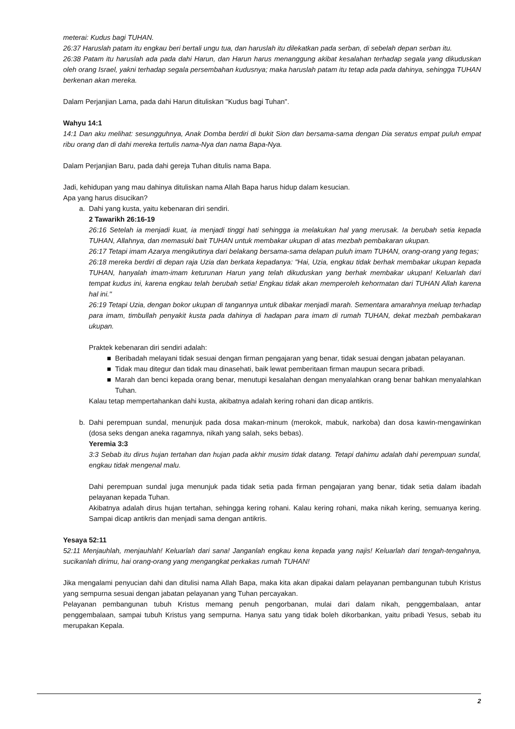meterai: Kudus bagi TUHAN.
26:37 Haruslah patam itu engkau beri bertali ungu tua, dan haruslah itu dilekatkan pada serban, di sebelah depan serban itu.
26:38 Patam itu haruslah ada pada dahi Harun, dan Harun harus menanggung akibat kesalahan terhadap segala yang dikuduskan oleh orang Israel, yakni terhadap segala persembahan kudusnya; maka haruslah patam itu tetap ada pada dahinya, sehingga TUHAN berkenan akan mereka.
Dalam Perjanjian Lama, pada dahi Harun dituliskan "Kudus bagi Tuhan".
Wahyu 14:1
14:1 Dan aku melihat: sesungguhnya, Anak Domba berdiri di bukit Sion dan bersama-sama dengan Dia seratus empat puluh empat ribu orang dan di dahi mereka tertulis nama-Nya dan nama Bapa-Nya.
Dalam Perjanjian Baru, pada dahi gereja Tuhan ditulis nama Bapa.
Jadi, kehidupan yang mau dahinya dituliskan nama Allah Bapa harus hidup dalam kesucian.
Apa yang harus disucikan?
a. Dahi yang kusta, yaitu kebenaran diri sendiri.
2 Tawarikh 26:16-19
26:16 Setelah ia menjadi kuat, ia menjadi tinggi hati sehingga ia melakukan hal yang merusak. Ia berubah setia kepada TUHAN, Allahnya, dan memasuki bait TUHAN untuk membakar ukupan di atas mezbah pembakaran ukupan.
26:17 Tetapi imam Azarya mengikutinya dari belakang bersama-sama delapan puluh imam TUHAN, orang-orang yang tegas;
26:18 mereka berdiri di depan raja Uzia dan berkata kepadanya: "Hai, Uzia, engkau tidak berhak membakar ukupan kepada TUHAN, hanyalah imam-imam keturunan Harun yang telah dikuduskan yang berhak membakar ukupan! Keluarlah dari tempat kudus ini, karena engkau telah berubah setia! Engkau tidak akan memperoleh kehormatan dari TUHAN Allah karena hal ini."
26:19 Tetapi Uzia, dengan bokor ukupan di tangannya untuk dibakar menjadi marah. Sementara amarahnya meluap terhadap para imam, timbullah penyakit kusta pada dahinya di hadapan para imam di rumah TUHAN, dekat mezbah pembakaran ukupan.
Praktek kebenaran diri sendiri adalah:
■ Beribadah melayani tidak sesuai dengan firman pengajaran yang benar, tidak sesuai dengan jabatan pelayanan.
■ Tidak mau ditegur dan tidak mau dinasehati, baik lewat pemberitaan firman maupun secara pribadi.
■ Marah dan benci kepada orang benar, menutupi kesalahan dengan menyalahkan orang benar bahkan menyalahkan Tuhan.
Kalau tetap mempertahankan dahi kusta, akibatnya adalah kering rohani dan dicap antikris.
b. Dahi perempuan sundal, menunjuk pada dosa makan-minum (merokok, mabuk, narkoba) dan dosa kawin-mengawinkan (dosa seks dengan aneka ragamnya, nikah yang salah, seks bebas).
Yeremia 3:3
3:3 Sebab itu dirus hujan tertahan dan hujan pada akhir musim tidak datang. Tetapi dahimu adalah dahi perempuan sundal, engkau tidak mengenal malu.
Dahi perempuan sundal juga menunjuk pada tidak setia pada firman pengajaran yang benar, tidak setia dalam ibadah pelayanan kepada Tuhan.
Akibatnya adalah dirus hujan tertahan, sehingga kering rohani. Kalau kering rohani, maka nikah kering, semuanya kering. Sampai dicap antikris dan menjadi sama dengan antikris.
Yesaya 52:11
52:11 Menjauhlah, menjauhlah! Keluarlah dari sana! Janganlah engkau kena kepada yang najis! Keluarlah dari tengah-tengahnya, sucikanlah dirimu, hai orang-orang yang mengangkat perkakas rumah TUHAN!
Jika mengalami penyucian dahi dan ditulisi nama Allah Bapa, maka kita akan dipakai dalam pelayanan pembangunan tubuh Kristus yang sempurna sesuai dengan jabatan pelayanan yang Tuhan percayakan.
Pelayanan pembangunan tubuh Kristus memang penuh pengorbanan, mulai dari dalam nikah, penggembalaan, antar penggembalaan, sampai tubuh Kristus yang sempurna. Hanya satu yang tidak boleh dikorbankan, yaitu pribadi Yesus, sebab itu merupakan Kepala.
2